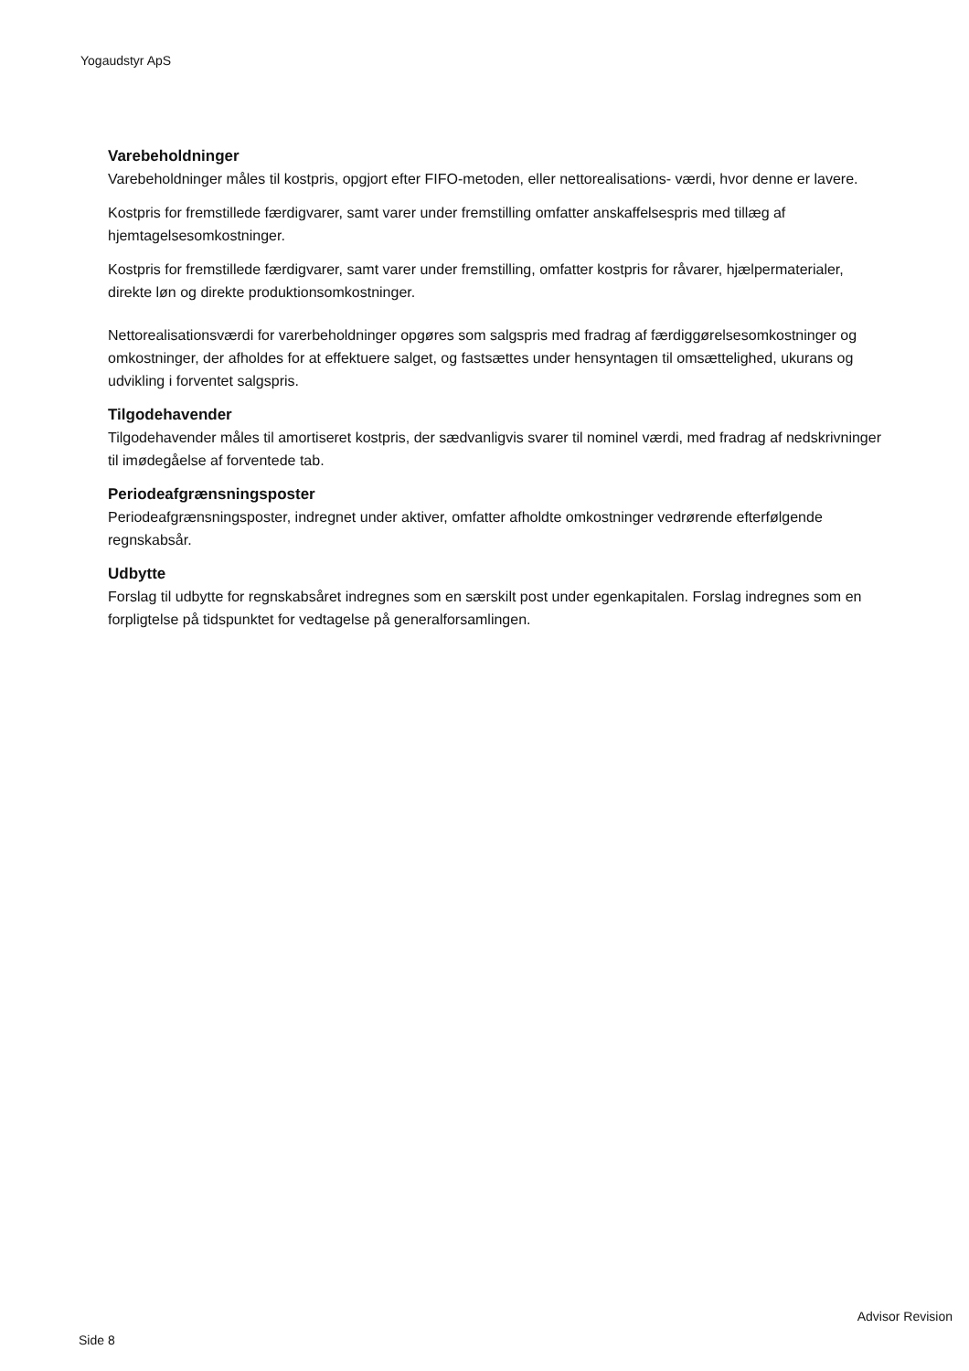Yogaudstyr ApS
Varebeholdninger
Varebeholdninger måles til kostpris, opgjort efter FIFO-metoden, eller nettorealisations- værdi, hvor denne er lavere.
Kostpris for fremstillede færdigvarer, samt varer under fremstilling omfatter anskaffelsespris med tillæg af hjemtagelsesomkostninger.
Kostpris for fremstillede færdigvarer, samt varer under fremstilling, omfatter kostpris for råvarer, hjælpermaterialer, direkte løn og direkte produktionsomkostninger.
Nettorealisationsværdi for varerbeholdninger opgøres som salgspris med fradrag af færdiggørelsesomkostninger og omkostninger, der afholdes for at effektuere salget, og fastsættes under hensyntagen til omsættelighed, ukurans og udvikling i forventet salgspris.
Tilgodehavender
Tilgodehavender måles til amortiseret kostpris, der sædvanligvis svarer til nominel værdi, med fradrag af nedskrivninger til imødegåelse af forventede tab.
Periodeafgrænsningsposter
Periodeafgrænsningsposter, indregnet under aktiver, omfatter afholdte omkostninger vedrørende efterfølgende regnskabsår.
Udbytte
Forslag til udbytte for regnskabsåret indregnes som en særskilt post under egenkapitalen. Forslag indregnes som en forpligtelse på tidspunktet for vedtagelse på generalforsamlingen.
Advisor Revision
Side 8